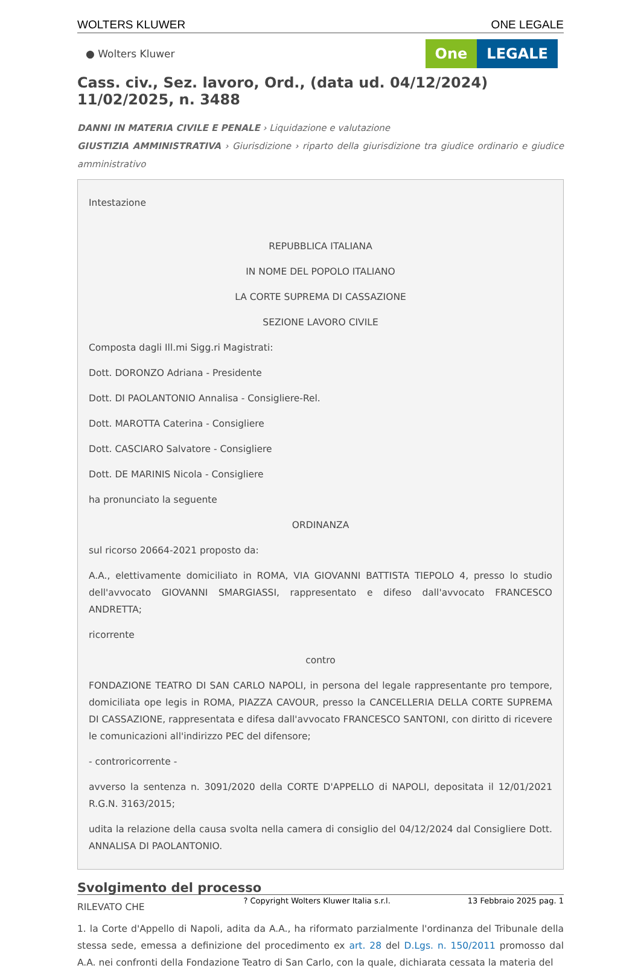WOLTERS KLUWER ONE LEGALE
● Wolters Kluwer
One LEGALE
Cass. civ., Sez. lavoro, Ord., (data ud. 04/12/2024) 11/02/2025, n. 3488
DANNI IN MATERIA CIVILE E PENALE › Liquidazione e valutazione
GIUSTIZIA AMMINISTRATIVA › Giurisdizione › riparto della giurisdizione tra giudice ordinario e giudice amministrativo
Intestazione
REPUBBLICA ITALIANA
IN NOME DEL POPOLO ITALIANO
LA CORTE SUPREMA DI CASSAZIONE
SEZIONE LAVORO CIVILE
Composta dagli Ill.mi Sigg.ri Magistrati:
Dott. DORONZO Adriana - Presidente
Dott. DI PAOLANTONIO Annalisa - Consigliere-Rel.
Dott. MAROTTA Caterina - Consigliere
Dott. CASCIARO Salvatore - Consigliere
Dott. DE MARINIS Nicola - Consigliere
ha pronunciato la seguente
ORDINANZA
sul ricorso 20664-2021 proposto da:
A.A., elettivamente domiciliato in ROMA, VIA GIOVANNI BATTISTA TIEPOLO 4, presso lo studio dell'avvocato GIOVANNI SMARGIASSI, rappresentato e difeso dall'avvocato FRANCESCO ANDRETTA;
ricorrente
contro
FONDAZIONE TEATRO DI SAN CARLO NAPOLI, in persona del legale rappresentante pro tempore, domiciliata ope legis in ROMA, PIAZZA CAVOUR, presso la CANCELLERIA DELLA CORTE SUPREMA DI CASSAZIONE, rappresentata e difesa dall'avvocato FRANCESCO SANTONI, con diritto di ricevere le comunicazioni all'indirizzo PEC del difensore;
- controricorrente -
avverso la sentenza n. 3091/2020 della CORTE D'APPELLO di NAPOLI, depositata il 12/01/2021 R.G.N. 3163/2015;
udita la relazione della causa svolta nella camera di consiglio del 04/12/2024 dal Consigliere Dott. ANNALISA DI PAOLANTONIO.
Svolgimento del processo
RILEVATO CHE
1. la Corte d'Appello di Napoli, adita da A.A., ha riformato parzialmente l'ordinanza del Tribunale della stessa sede, emessa a definizione del procedimento ex art. 28 del D.Lgs. n. 150/2011 promosso dal A.A. nei confronti della Fondazione Teatro di San Carlo, con la quale, dichiarata cessata la materia del
? Copyright Wolters Kluwer Italia s.r.l. 13 Febbraio 2025 pag. 1